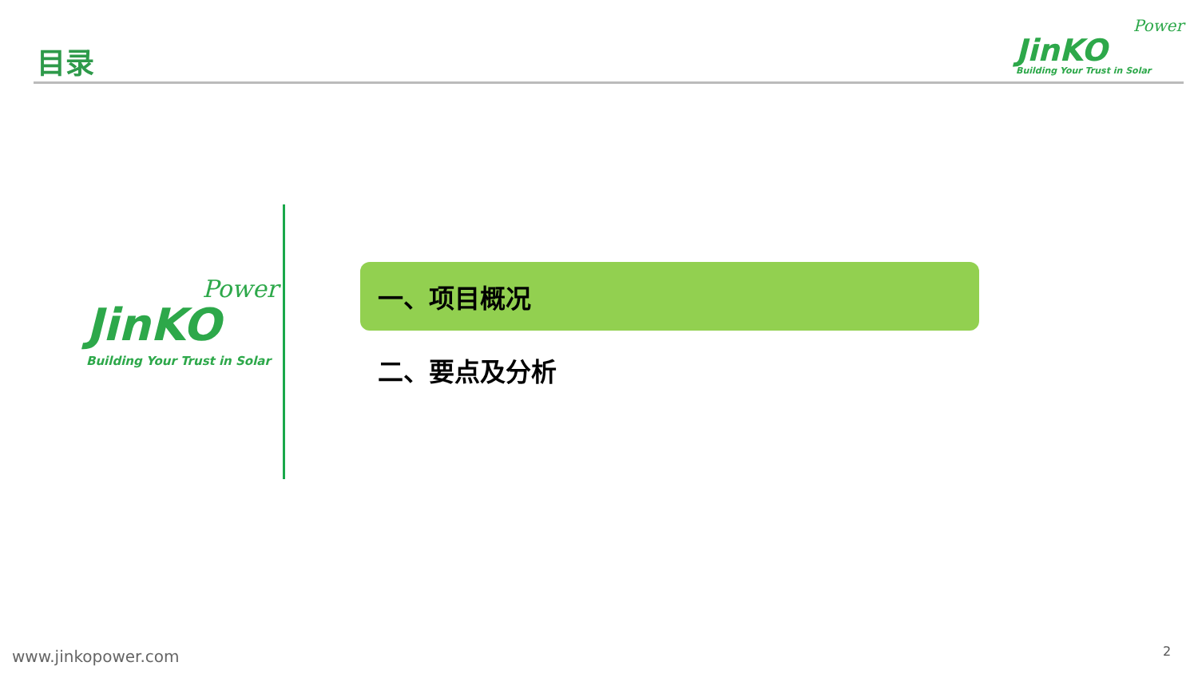目录
Power
JinKO
Building Your Trust in Solar
Power
JinKO
Building Your Trust in Solar
一、项目概况
二、要点及分析
www.jinkopower.com 2